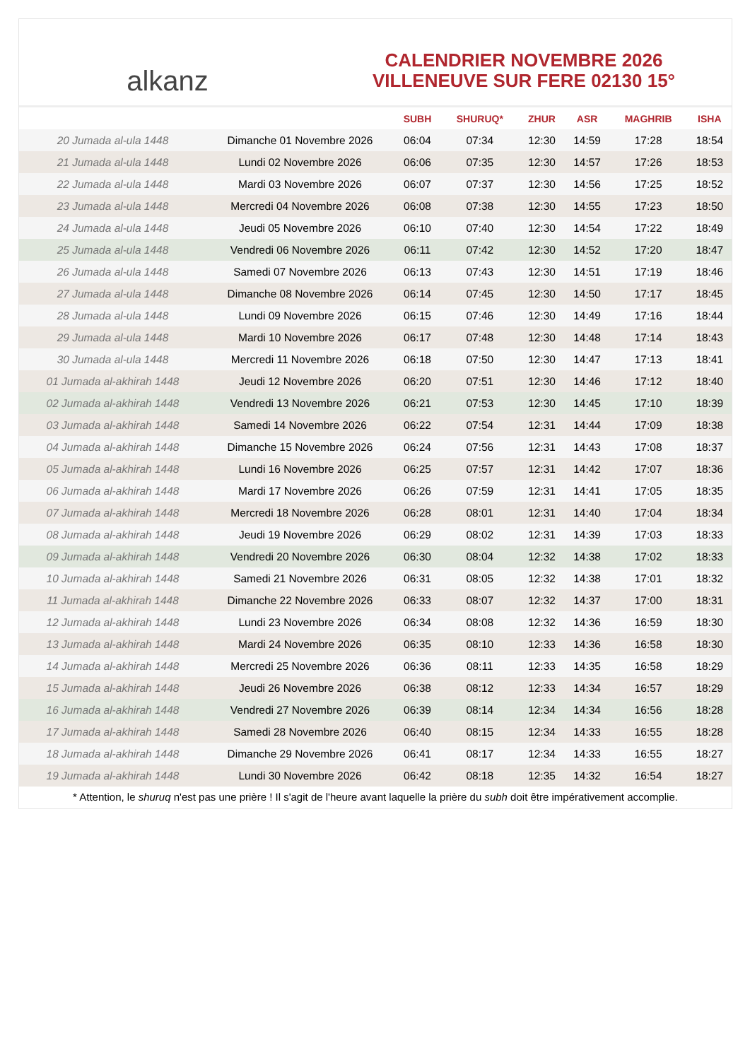alkanz
CALENDRIER NOVEMBRE 2026
VILLENEUVE SUR FERE 02130 15°
| | | SUBH | SHURUQ* | ZHUR | ASR | MAGHRIB | ISHA |
| --- | --- | --- | --- | --- | --- | --- | --- |
| 20 Jumada al-ula 1448 | Dimanche 01 Novembre 2026 | 06:04 | 07:34 | 12:30 | 14:59 | 17:28 | 18:54 |
| 21 Jumada al-ula 1448 | Lundi 02 Novembre 2026 | 06:06 | 07:35 | 12:30 | 14:57 | 17:26 | 18:53 |
| 22 Jumada al-ula 1448 | Mardi 03 Novembre 2026 | 06:07 | 07:37 | 12:30 | 14:56 | 17:25 | 18:52 |
| 23 Jumada al-ula 1448 | Mercredi 04 Novembre 2026 | 06:08 | 07:38 | 12:30 | 14:55 | 17:23 | 18:50 |
| 24 Jumada al-ula 1448 | Jeudi 05 Novembre 2026 | 06:10 | 07:40 | 12:30 | 14:54 | 17:22 | 18:49 |
| 25 Jumada al-ula 1448 | Vendredi 06 Novembre 2026 | 06:11 | 07:42 | 12:30 | 14:52 | 17:20 | 18:47 |
| 26 Jumada al-ula 1448 | Samedi 07 Novembre 2026 | 06:13 | 07:43 | 12:30 | 14:51 | 17:19 | 18:46 |
| 27 Jumada al-ula 1448 | Dimanche 08 Novembre 2026 | 06:14 | 07:45 | 12:30 | 14:50 | 17:17 | 18:45 |
| 28 Jumada al-ula 1448 | Lundi 09 Novembre 2026 | 06:15 | 07:46 | 12:30 | 14:49 | 17:16 | 18:44 |
| 29 Jumada al-ula 1448 | Mardi 10 Novembre 2026 | 06:17 | 07:48 | 12:30 | 14:48 | 17:14 | 18:43 |
| 30 Jumada al-ula 1448 | Mercredi 11 Novembre 2026 | 06:18 | 07:50 | 12:30 | 14:47 | 17:13 | 18:41 |
| 01 Jumada al-akhirah 1448 | Jeudi 12 Novembre 2026 | 06:20 | 07:51 | 12:30 | 14:46 | 17:12 | 18:40 |
| 02 Jumada al-akhirah 1448 | Vendredi 13 Novembre 2026 | 06:21 | 07:53 | 12:30 | 14:45 | 17:10 | 18:39 |
| 03 Jumada al-akhirah 1448 | Samedi 14 Novembre 2026 | 06:22 | 07:54 | 12:31 | 14:44 | 17:09 | 18:38 |
| 04 Jumada al-akhirah 1448 | Dimanche 15 Novembre 2026 | 06:24 | 07:56 | 12:31 | 14:43 | 17:08 | 18:37 |
| 05 Jumada al-akhirah 1448 | Lundi 16 Novembre 2026 | 06:25 | 07:57 | 12:31 | 14:42 | 17:07 | 18:36 |
| 06 Jumada al-akhirah 1448 | Mardi 17 Novembre 2026 | 06:26 | 07:59 | 12:31 | 14:41 | 17:05 | 18:35 |
| 07 Jumada al-akhirah 1448 | Mercredi 18 Novembre 2026 | 06:28 | 08:01 | 12:31 | 14:40 | 17:04 | 18:34 |
| 08 Jumada al-akhirah 1448 | Jeudi 19 Novembre 2026 | 06:29 | 08:02 | 12:31 | 14:39 | 17:03 | 18:33 |
| 09 Jumada al-akhirah 1448 | Vendredi 20 Novembre 2026 | 06:30 | 08:04 | 12:32 | 14:38 | 17:02 | 18:33 |
| 10 Jumada al-akhirah 1448 | Samedi 21 Novembre 2026 | 06:31 | 08:05 | 12:32 | 14:38 | 17:01 | 18:32 |
| 11 Jumada al-akhirah 1448 | Dimanche 22 Novembre 2026 | 06:33 | 08:07 | 12:32 | 14:37 | 17:00 | 18:31 |
| 12 Jumada al-akhirah 1448 | Lundi 23 Novembre 2026 | 06:34 | 08:08 | 12:32 | 14:36 | 16:59 | 18:30 |
| 13 Jumada al-akhirah 1448 | Mardi 24 Novembre 2026 | 06:35 | 08:10 | 12:33 | 14:36 | 16:58 | 18:30 |
| 14 Jumada al-akhirah 1448 | Mercredi 25 Novembre 2026 | 06:36 | 08:11 | 12:33 | 14:35 | 16:58 | 18:29 |
| 15 Jumada al-akhirah 1448 | Jeudi 26 Novembre 2026 | 06:38 | 08:12 | 12:33 | 14:34 | 16:57 | 18:29 |
| 16 Jumada al-akhirah 1448 | Vendredi 27 Novembre 2026 | 06:39 | 08:14 | 12:34 | 14:34 | 16:56 | 18:28 |
| 17 Jumada al-akhirah 1448 | Samedi 28 Novembre 2026 | 06:40 | 08:15 | 12:34 | 14:33 | 16:55 | 18:28 |
| 18 Jumada al-akhirah 1448 | Dimanche 29 Novembre 2026 | 06:41 | 08:17 | 12:34 | 14:33 | 16:55 | 18:27 |
| 19 Jumada al-akhirah 1448 | Lundi 30 Novembre 2026 | 06:42 | 08:18 | 12:35 | 14:32 | 16:54 | 18:27 |
* Attention, le shuruq n'est pas une prière ! Il s'agit de l'heure avant laquelle la prière du subh doit être impérativement accomplie.